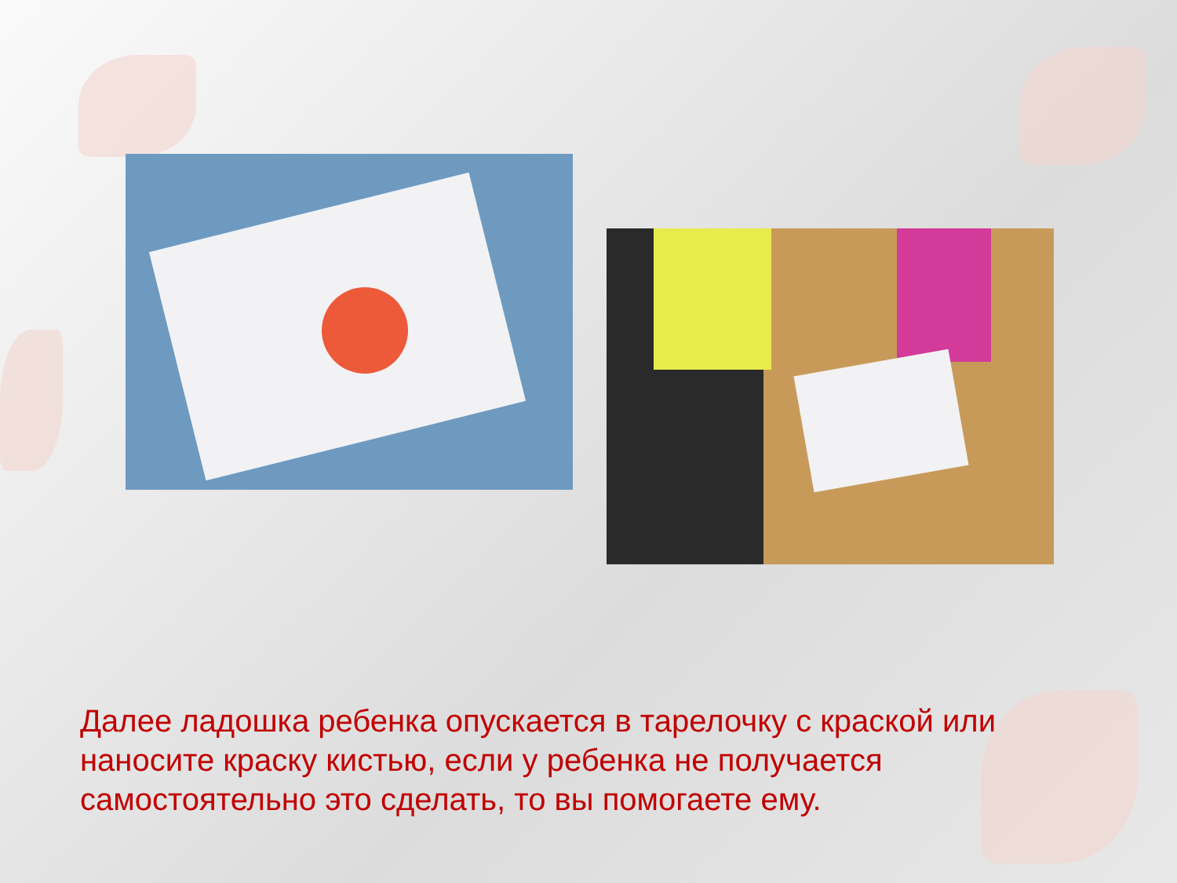Далее ладошка ребенка опускается в тарелочку с краской или наносите краску кистью, если у ребенка не получается самостоятельно это сделать, то вы помогаете ему.